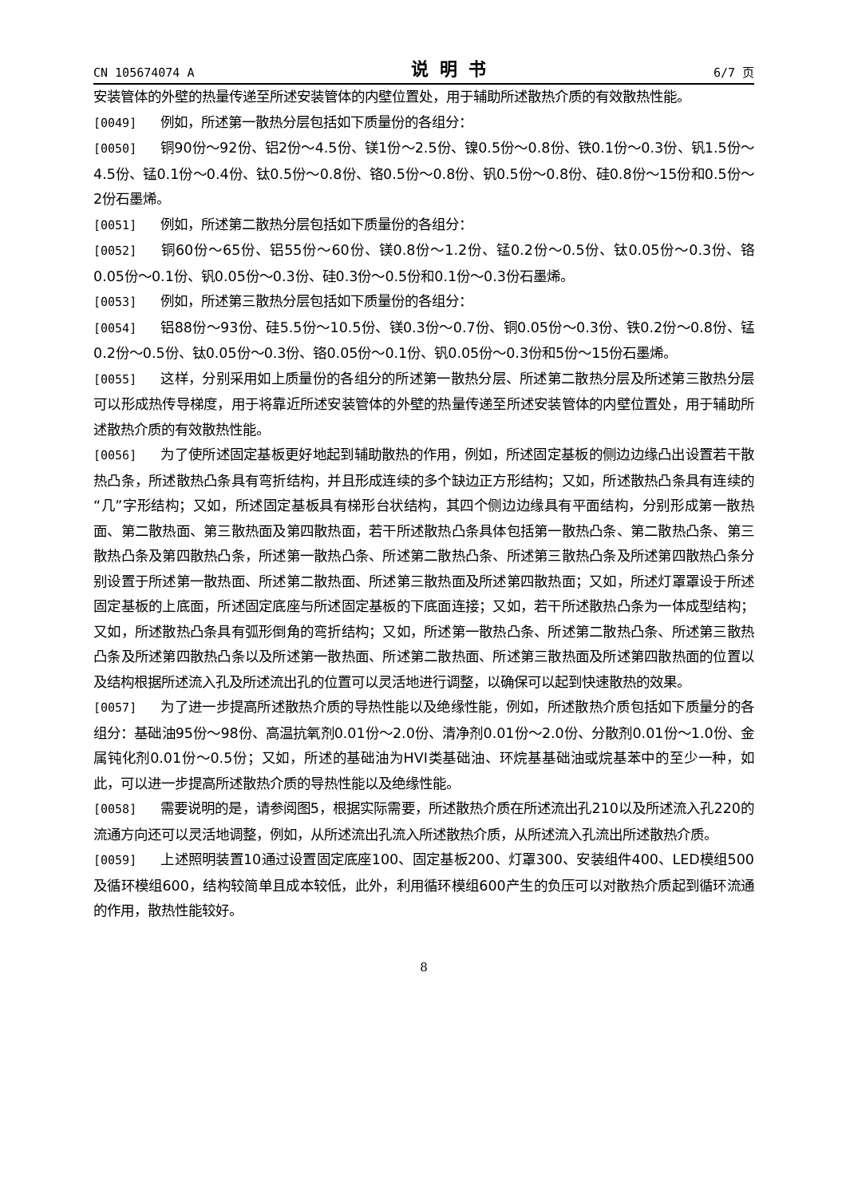CN 105674074 A 说明书 6/7 页
安装管体的外壁的热量传递至所述安装管体的内壁位置处，用于辅助所述散热介质的有效散热性能。
[0049] 例如，所述第一散热分层包括如下质量份的各组分：
[0050] 铜90份～92份、铝2份～4.5份、镁1份～2.5份、镍0.5份～0.8份、铁0.1份～0.3份、钒1.5份～4.5份、锰0.1份～0.4份、钛0.5份～0.8份、铬0.5份～0.8份、钒0.5份～0.8份、硅0.8份～15份和0.5份～2份石墨烯。
[0051] 例如，所述第二散热分层包括如下质量份的各组分：
[0052] 铜60份～65份、铝55份～60份、镁0.8份～1.2份、锰0.2份～0.5份、钛0.05份～0.3份、铬0.05份～0.1份、钒0.05份～0.3份、硅0.3份～0.5份和0.1份～0.3份石墨烯。
[0053] 例如，所述第三散热分层包括如下质量份的各组分：
[0054] 铝88份～93份、硅5.5份～10.5份、镁0.3份～0.7份、铜0.05份～0.3份、铁0.2份～0.8份、锰0.2份～0.5份、钛0.05份～0.3份、铬0.05份～0.1份、钒0.05份～0.3份和5份～15份石墨烯。
[0055] 这样，分别采用如上质量份的各组分的所述第一散热分层、所述第二散热分层及所述第三散热分层可以形成热传导梯度，用于将靠近所述安装管体的外壁的热量传递至所述安装管体的内壁位置处，用于辅助所述散热介质的有效散热性能。
[0056] 为了使所述固定基板更好地起到辅助散热的作用，例如，所述固定基板的侧边边缘凸出设置若干散热凸条，所述散热凸条具有弯折结构，并且形成连续的多个缺边正方形结构；又如，所述散热凸条具有连续的“几”字形结构；又如，所述固定基板具有梯形台状结构，其四个侧边边缘具有平面结构，分别形成第一散热面、第二散热面、第三散热面及第四散热面，若干所述散热凸条具体包括第一散热凸条、第二散热凸条、第三散热凸条及第四散热凸条，所述第一散热凸条、所述第二散热凸条、所述第三散热凸条及所述第四散热凸条分别设置于所述第一散热面、所述第二散热面、所述第三散热面及所述第四散热面；又如，所述灯罩罩设于所述固定基板的上底面，所述固定底座与所述固定基板的下底面连接；又如，若干所述散热凸条为一体成型结构；又如，所述散热凸条具有弧形倒角的弯折结构；又如，所述第一散热凸条、所述第二散热凸条、所述第三散热凸条及所述第四散热凸条以及所述第一散热面、所述第二散热面、所述第三散热面及所述第四散热面的位置以及结构根据所述流入孔及所述流出孔的位置可以灵活地进行调整，以确保可以起到快速散热的效果。
[0057] 为了进一步提高所述散热介质的导热性能以及绝缘性能，例如，所述散热介质包括如下质量分的各组分：基础油95份～98份、高温抗氧剂0.01份～2.0份、清净剂0.01份～2.0份、分散剂0.01份～1.0份、金属钝化剂0.01份～0.5份；又如，所述的基础油为HVI类基础油、环烷基基础油或烷基苯中的至少一种，如此，可以进一步提高所述散热介质的导热性能以及绝缘性能。
[0058] 需要说明的是，请参阅图5，根据实际需要，所述散热介质在所述流出孔210以及所述流入孔220的流通方向还可以灵活地调整，例如，从所述流出孔流入所述散热介质，从所述流入孔流出所述散热介质。
[0059] 上述照明装置10通过设置固定底座100、固定基板200、灯罩300、安装组件400、LED模组500及循环模组600，结构较简单且成本较低，此外，利用循环模组600产生的负压可以对散热介质起到循环流通的作用，散热性能较好。
8